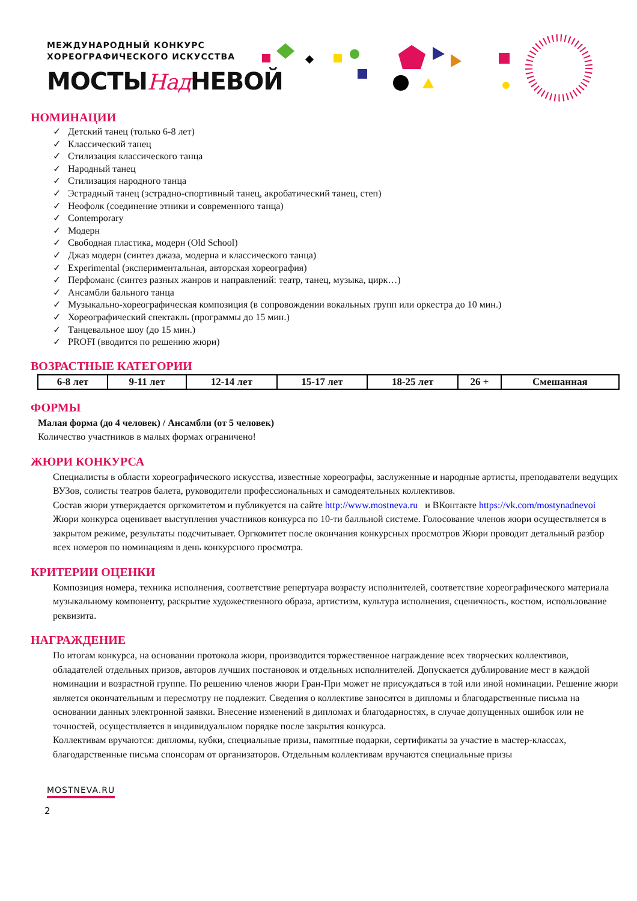МЕЖДУНАРОДНЫЙ КОНКУРС
ХОРЕОГРАФИЧЕСКОГО ИСКУССТВА
МОСТЫНад НЕВОЙ
НОМИНАЦИИ
✓ Детский танец (только 6-8 лет)
✓ Классический танец
✓ Стилизация классического танца
✓ Народный танец
✓ Стилизация народного танца
✓ Эстрадный танец (эстрадно-спортивный танец, акробатический танец, степ)
✓ Неофолк (соединение этники и современного танца)
✓ Contemporary
✓ Модерн
✓ Свободная пластика, модерн (Old School)
✓ Джаз модерн (синтез джаза, модерна и классического танца)
✓ Experimental (экспериментальная, авторская хореография)
✓ Перфоманс (синтез разных жанров и направлений: театр, танец, музыка, цирк…)
✓ Ансамбли бального танца
✓ Музыкально-хореографическая композиция (в сопровождении вокальных групп или оркестра до 10 мин.)
✓ Хореографический спектакль (программы до 15 мин.)
✓ Танцевальное шоу (до 15 мин.)
✓ PROFI (вводится по решению жюри)
ВОЗРАСТНЫЕ КАТЕГОРИИ
| 6-8 лет | 9-11 лет | 12-14 лет | 15-17 лет | 18-25 лет | 26 + | Смешанная |
ФОРМЫ
Малая форма (до 4 человек) / Ансамбли (от 5 человек)
Количество участников в малых формах ограничено!
ЖЮРИ КОНКУРСА
Специалисты в области хореографического искусства, известные хореографы, заслуженные и народные артисты, преподаватели ведущих ВУЗов, солисты театров балета, руководители профессиональных и самодеятельных коллективов.
Состав жюри утверждается оргкомитетом и публикуется на сайте http://www.mostneva.ru и ВКонтакте https://vk.com/mostynadnevoi
Жюри конкурса оценивает выступления участников конкурса по 10-ти балльной системе. Голосование членов жюри осуществляется в закрытом режиме, результаты подсчитывает. Оргкомитет после окончания конкурсных просмотров Жюри проводит детальный разбор всех номеров по номинациям в день конкурсного просмотра.
КРИТЕРИИ ОЦЕНКИ
Композиция номера, техника исполнения, соответствие репертуара возрасту исполнителей, соответствие хореографического материала музыкальному компоненту, раскрытие художественного образа, артистизм, культура исполнения, сценичность, костюм, использование реквизита.
НАГРАЖДЕНИЕ
По итогам конкурса, на основании протокола жюри, производится торжественное награждение всех творческих коллективов, обладателей отдельных призов, авторов лучших постановок и отдельных исполнителей. Допускается дублирование мест в каждой номинации и возрастной группе. По решению членов жюри Гран-При может не присуждаться в той или иной номинации. Решение жюри является окончательным и пересмотру не подлежит. Сведения о коллективе заносятся в дипломы и благодарственные письма на основании данных электронной заявки. Внесение изменений в дипломах и благодарностях, в случае допущенных ошибок или не точностей, осуществляется в индивидуальном порядке после закрытия конкурса.
Коллективам вручаются: дипломы, кубки, специальные призы, памятные подарки, сертификаты за участие в мастер-классах, благодарственные письма спонсорам от организаторов. Отдельным коллективам вручаются специальные призы
MOSTNEVA.RU
2